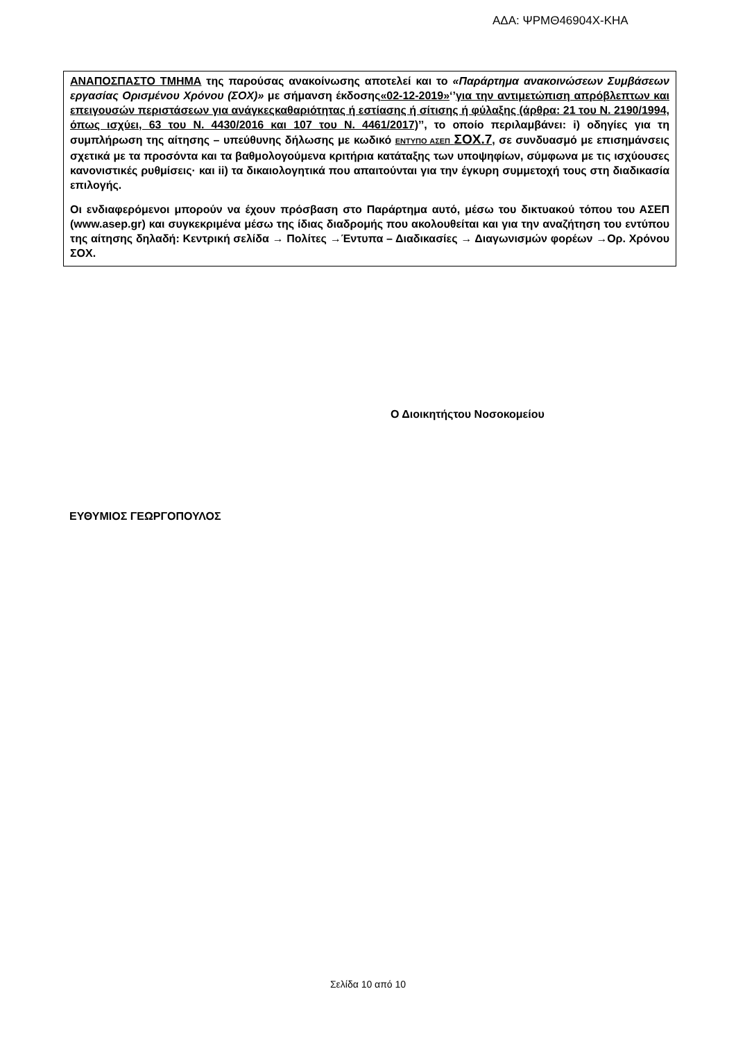ΑΔΑ: ΨΡΜΘ46904Χ-ΚΗΑ
ΑΝΑΠΟΣΠΑΣΤΟ ΤΜΗΜΑ της παρούσας ανακοίνωσης αποτελεί και το «Παράρτημα ανακοινώσεων Συμβάσεων εργασίας Ορισμένου Χρόνου (ΣΟΧ)» με σήμανση έκδοσης«02-12-2019»‘’για την αντιμετώπιση απρόβλεπτων και επειγουσών περιστάσεων για ανάγκεςκαθαριότητας ή εστίασης ή σίτισης ή φύλαξης (άρθρα: 21 του Ν. 2190/1994, όπως ισχύει, 63 του Ν. 4430/2016 και 107 του Ν. 4461/2017)’’, το οποίο περιλαμβάνει: i) οδηγίες για τη συμπλήρωση της αίτησης – υπεύθυνης δήλωσης με κωδικό ΕΝΤΥΠΟ ΑΣΕΠ ΣΟΧ.7, σε συνδυασμό με επισημάνσεις σχετικά με τα προσόντα και τα βαθμολογούμενα κριτήρια κατάταξης των υποψηφίων, σύμφωνα με τις ισχύουσες κανονιστικές ρυθμίσεις· και ii) τα δικαιολογητικά που απαιτούνται για την έγκυρη συμμετοχή τους στη διαδικασία επιλογής.
Οι ενδιαφερόμενοι μπορούν να έχουν πρόσβαση στο Παράρτημα αυτό, μέσω του δικτυακού τόπου του ΑΣΕΠ (www.asep.gr) και συγκεκριμένα μέσω της ίδιας διαδρομής που ακολουθείται και για την αναζήτηση του εντύπου της αίτησης δηλαδή: Κεντρική σελίδα → Πολίτες →Έντυπα – Διαδικασίες → Διαγωνισμών φορέων →Ορ. Χρόνου ΣΟΧ.
Ο Διοικητήςτου Νοσοκομείου
ΕΥΘΥΜΙΟΣ ΓΕΩΡΓΟΠΟΥΛΟΣ
Σελίδα 10 από 10